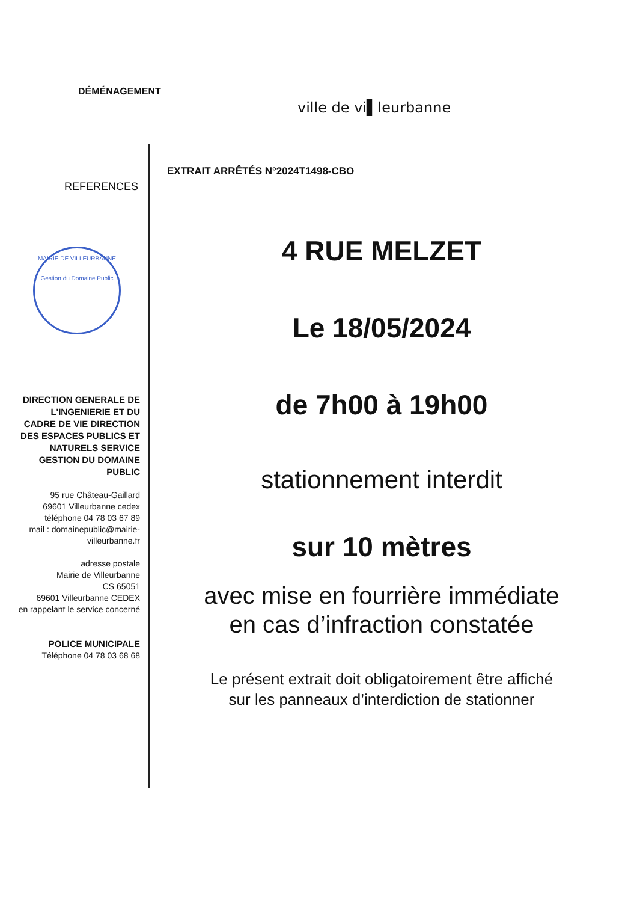DÉMÉNAGEMENT
ville de vi▌leurbanne
EXTRAIT ARRÊTÉS N°2024T1498-CBO
REFERENCES
MAIRIE DE VILLEURBANNE
Gestion du Domaine Public
DIRECTION GENERALE DE L'INGENIERIE ET DU CADRE DE VIE DIRECTION DES ESPACES PUBLICS ET NATURELS SERVICE GESTION DU DOMAINE PUBLIC
95 rue Château-Gaillard
69601 Villeurbanne cedex
téléphone 04 78 03 67 89
mail : domainepublic@mairie-villeurbanne.fr
adresse postale
Mairie de Villeurbanne
CS 65051
69601 Villeurbanne CEDEX
en rappelant le service concerné
POLICE MUNICIPALE
Téléphone 04 78 03 68 68
4 RUE MELZET
Le 18/05/2024
de 7h00 à 19h00
stationnement interdit
sur 10 mètres
avec mise en fourrière immédiate
en cas d’infraction constatée
Le présent extrait doit obligatoirement être affiché
sur les panneaux d’interdiction de stationner